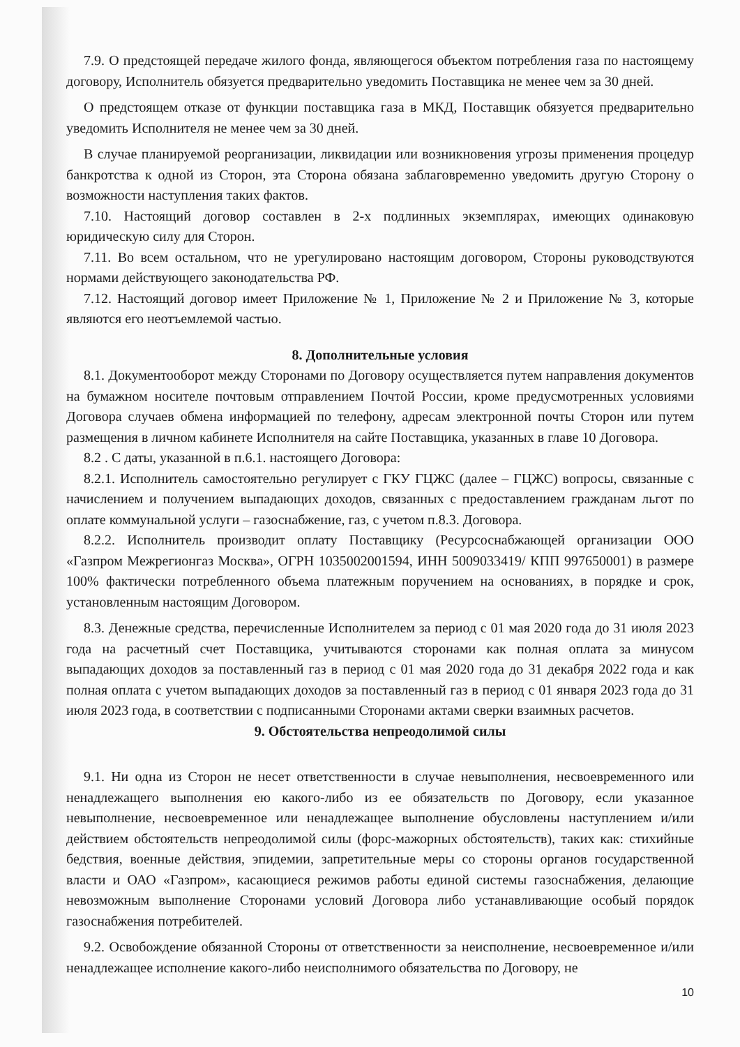7.9. О предстоящей передаче жилого фонда, являющегося объектом потребления газа по настоящему договору, Исполнитель обязуется предварительно уведомить Поставщика не менее чем за 30 дней.
О предстоящем отказе от функции поставщика газа в МКД, Поставщик обязуется предварительно уведомить Исполнителя не менее чем за 30 дней.
В случае планируемой реорганизации, ликвидации или возникновения угрозы применения процедур банкротства к одной из Сторон, эта Сторона обязана заблаговременно уведомить другую Сторону о возможности наступления таких фактов.
7.10. Настоящий договор составлен в 2-х подлинных экземплярах, имеющих одинаковую юридическую силу для Сторон.
7.11. Во всем остальном, что не урегулировано настоящим договором, Стороны руководствуются нормами действующего законодательства РФ.
7.12. Настоящий договор имеет Приложение № 1, Приложение № 2 и Приложение № 3, которые являются его неотъемлемой частью.
8. Дополнительные условия
8.1. Документооборот между Сторонами по Договору осуществляется путем направления документов на бумажном носителе почтовым отправлением Почтой России, кроме предусмотренных условиями Договора случаев обмена информацией по телефону, адресам электронной почты Сторон или путем размещения в личном кабинете Исполнителя на сайте Поставщика, указанных в главе 10 Договора.
8.2 . С даты, указанной в п.6.1. настоящего Договора:
8.2.1. Исполнитель самостоятельно регулирует с ГКУ ГЦЖС (далее – ГЦЖС) вопросы, связанные с начислением и получением выпадающих доходов, связанных с предоставлением гражданам льгот по оплате коммунальной услуги – газоснабжение, газ, с учетом п.8.3. Договора.
8.2.2. Исполнитель производит оплату Поставщику (Ресурсоснабжающей организации ООО «Газпром Межрегионгаз Москва», ОГРН 1035002001594, ИНН 5009033419/ КПП 997650001) в размере 100% фактически потребленного объема платежным поручением на основаниях, в порядке и срок, установленным настоящим Договором.
8.3. Денежные средства, перечисленные Исполнителем за период с 01 мая 2020 года до 31 июля 2023 года на расчетный счет Поставщика, учитываются сторонами как полная оплата за минусом выпадающих доходов за поставленный газ в период с 01 мая 2020 года до 31 декабря 2022 года и как полная оплата с учетом выпадающих доходов за поставленный газ в период с 01 января 2023 года до 31 июля 2023 года, в соответствии с подписанными Сторонами актами сверки взаимных расчетов.
9. Обстоятельства непреодолимой силы
9.1. Ни одна из Сторон не несет ответственности в случае невыполнения, несвоевременного или ненадлежащего выполнения ею какого-либо из ее обязательств по Договору, если указанное невыполнение, несвоевременное или ненадлежащее выполнение обусловлены наступлением и/или действием обстоятельств непреодолимой силы (форс-мажорных обстоятельств), таких как: стихийные бедствия, военные действия, эпидемии, запретительные меры со стороны органов государственной власти и ОАО «Газпром», касающиеся режимов работы единой системы газоснабжения, делающие невозможным выполнение Сторонами условий Договора либо устанавливающие особый порядок газоснабжения потребителей.
9.2. Освобождение обязанной Стороны от ответственности за неисполнение, несвоевременное и/или ненадлежащее исполнение какого-либо неисполнимого обязательства по Договору, не
10